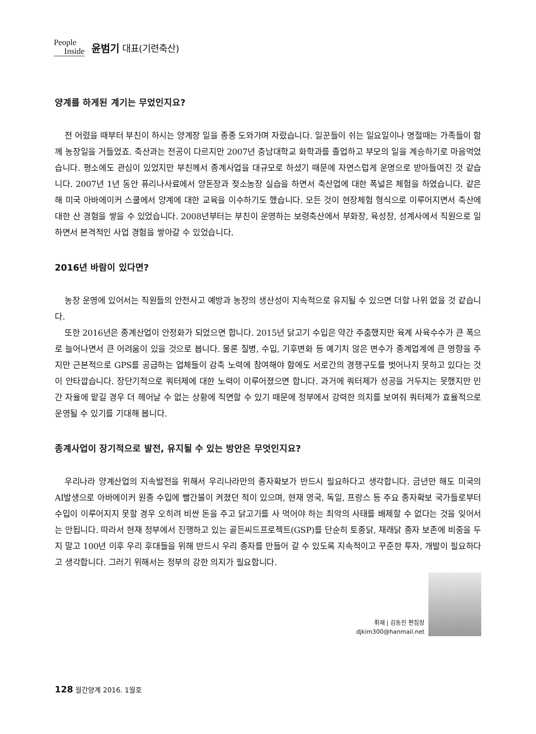People
Inside
윤범기 대표(기련축산)
양계를 하게된 계기는 무었인지요?
전 어렸을 때부터 부친이 하시는 양계장 일을 종종 도와가며 자랐습니다. 일꾼들이 쉬는 일요일이나 명절때는 가족들이 함께 농장일을 거들었죠. 축산과는 전공이 다르지만 2007년 충남대학교 화학과를 졸업하고 부모의 일을 계승하기로 마음먹었습니다. 평소에도 관심이 있었지만 부친께서 종계사업을 대규모로 하셨기 때문에 자연스럽게 운명으로 받아들여진 것 같습니다. 2007년 1년 동안 퓨리나사료에서 양돈장과 젖소농장 실습을 하면서 축산업에 대한 폭넓은 체험을 하였습니다. 같은 해 미국 아바에이커 스쿨에서 양계에 대한 교육을 이수하기도 했습니다. 모든 것이 현장체험 형식으로 이루어지면서 축산에 대한 산 경험을 쌓을 수 있었습니다. 2008년부터는 부친이 운영하는 보령축산에서 부화장, 육성장, 성계사에서 직원으로 일하면서 본격적인 사업 경험을 쌓아갈 수 있었습니다.
2016년 바람이 있다면?
농장 운영에 있어서는 직원들의 안전사고 예방과 농장의 생산성이 지속적으로 유지될 수 있으면 더할 나위 없을 것 같습니다.
또한 2016년은 종계산업이 안정화가 되었으면 합니다. 2015년 닭고기 수입은 약간 주춤했지만 육계 사육수수가 큰 폭으로 늘어나면서 큰 어려움이 있을 것으로 봅니다. 물론 질병, 수입, 기후변화 등 예기치 않은 변수가 종계업계에 큰 영향을 주지만 근본적으로 GPS를 공급하는 업체들이 감축 노력에 참여해야 함에도 서로간의 경쟁구도를 벗어나지 못하고 있다는 것이 안타깝습니다. 장단기적으로 쿼터제에 대한 노력이 이루어졌으면 합니다. 과거에 쿼터제가 성공을 거두지는 못했지만 민간 자율에 맡길 경우 더 헤어날 수 없는 상황에 직면할 수 있기 때문에 정부에서 강력한 의지를 보여줘 쿼터제가 효율적으로 운영될 수 있기를 기대해 봅니다.
종계사업이 장기적으로 발전, 유지될 수 있는 방안은 무엇인지요?
우리나라 양계산업의 지속발전을 위해서 우리나라만의 종자확보가 반드시 필요하다고 생각합니다. 금년만 해도 미국의 AI발생으로 아바에이커 원종 수입에 빨간불이 켜졌던 적이 있으며, 현재 영국, 독일, 프랑스 등 주요 종자확보 국가들로부터 수입이 이루어지지 못할 경우 오히려 비싼 돈을 주고 닭고기를 사 먹어야 하는 최악의 사태를 배제할 수 없다는 것을 잊어서는 안됩니다. 따라서 현재 정부에서 진행하고 있는 골든씨드프로젝트(GSP)를 단순히 토종닭, 재래닭 종자 보존에 비중을 두지 말고 100년 이후 우리 후대들을 위해 반드시 우리 종자를 만들어 갈 수 있도록 지속적이고 꾸준한 투자, 개발이 필요하다고 생각합니다. 그러기 위해서는 정부의 강한 의지가 필요합니다.
취재 | 김동진 편집장
djkim300@hanmail.net
128 월간양계 2016. 1월호